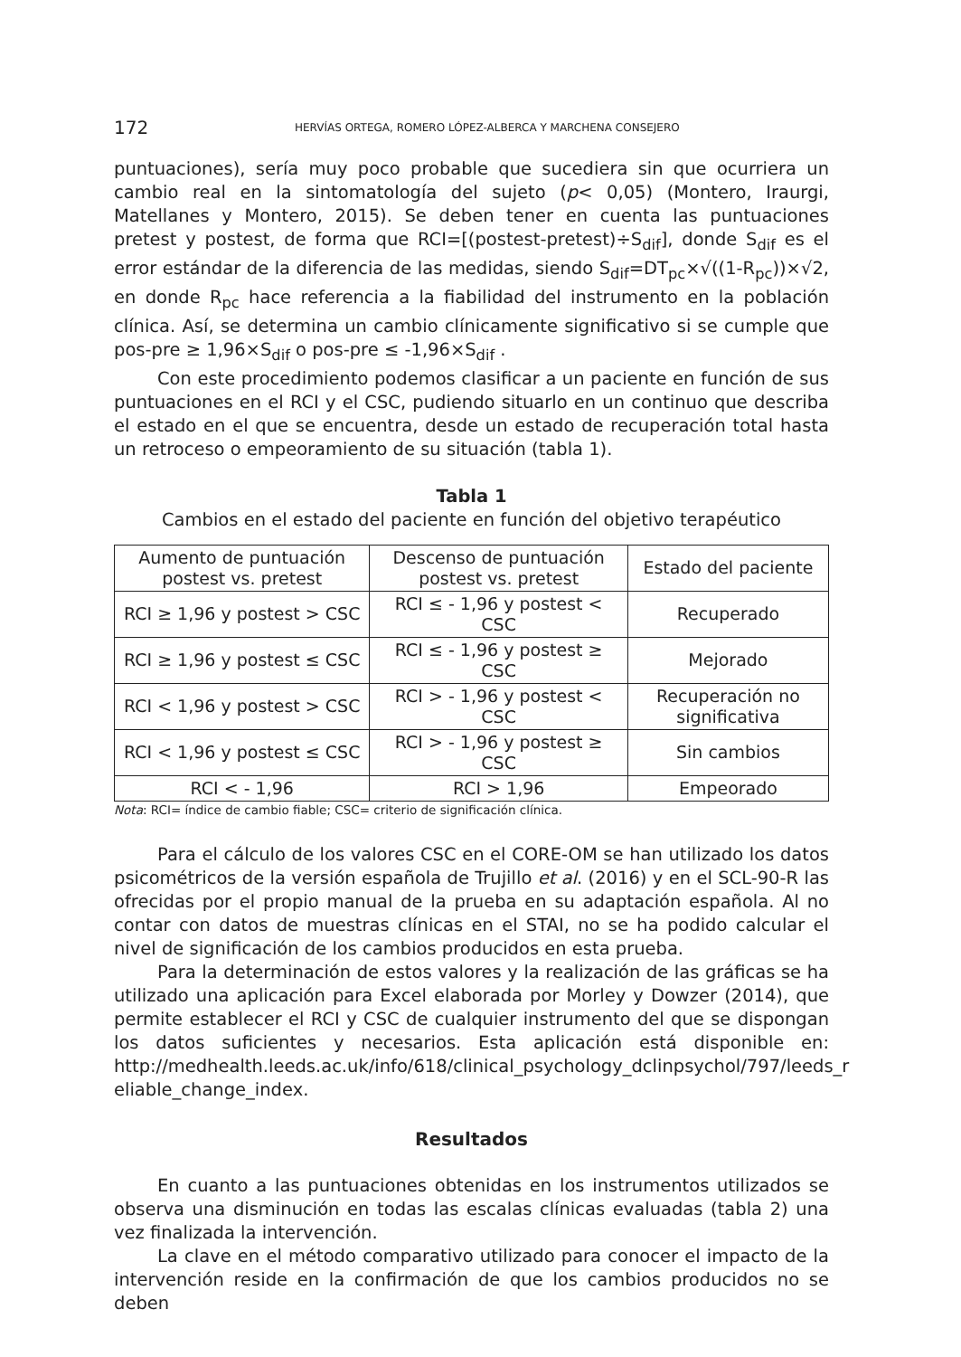172 HERVÍAS ORTEGA, ROMERO LÓPEZ-ALBERCA Y MARCHENA CONSEJERO
puntuaciones), sería muy poco probable que sucediera sin que ocurriera un cambio real en la sintomatología del sujeto (p< 0,05) (Montero, Iraurgi, Matellanes y Montero, 2015). Se deben tener en cuenta las puntuaciones pretest y postest, de forma que RCI=[(postest-pretest)÷S<sub>dif</sub>], donde S<sub>dif</sub> es el error estándar de la diferencia de las medidas, siendo S<sub>dif</sub>=DT<sub>pc</sub>×√((1-R<sub>pc</sub>))×√2, en donde R<sub>pc</sub> hace referencia a la fiabilidad del instrumento en la población clínica. Así, se determina un cambio clínicamente significativo si se cumple que pos-pre ≥ 1,96×S<sub>dif</sub> o pos-pre ≤ -1,96×S<sub>dif</sub> .
Con este procedimiento podemos clasificar a un paciente en función de sus puntuaciones en el RCI y el CSC, pudiendo situarlo en un continuo que describa el estado en el que se encuentra, desde un estado de recuperación total hasta un retroceso o empeoramiento de su situación (tabla 1).
Tabla 1
Cambios en el estado del paciente en función del objetivo terapéutico
| Aumento de puntuación postest vs. pretest | Descenso de puntuación postest vs. pretest | Estado del paciente |
| --- | --- | --- |
| RCI ≥ 1,96 y postest > CSC | RCI ≤ - 1,96 y postest < CSC | Recuperado |
| RCI ≥ 1,96 y postest ≤ CSC | RCI ≤ - 1,96 y postest ≥ CSC | Mejorado |
| RCI < 1,96 y postest > CSC | RCI > - 1,96 y postest < CSC | Recuperación no significativa |
| RCI < 1,96 y postest ≤ CSC | RCI > - 1,96 y postest ≥ CSC | Sin cambios |
| RCI < - 1,96 | RCI > 1,96 | Empeorado |
Nota: RCI= índice de cambio fiable; CSC= criterio de significación clínica.
Para el cálculo de los valores CSC en el CORE-OM se han utilizado los datos psicométricos de la versión española de Trujillo et al. (2016) y en el SCL-90-R las ofrecidas por el propio manual de la prueba en su adaptación española. Al no contar con datos de muestras clínicas en el STAI, no se ha podido calcular el nivel de significación de los cambios producidos en esta prueba.
Para la determinación de estos valores y la realización de las gráficas se ha utilizado una aplicación para Excel elaborada por Morley y Dowzer (2014), que permite establecer el RCI y CSC de cualquier instrumento del que se dispongan los datos suficientes y necesarios. Esta aplicación está disponible en: http://medhealth.leeds.ac.uk/info/618/clinical_psychology_dclinpsychol/797/leeds_r eliable_change_index.
Resultados
En cuanto a las puntuaciones obtenidas en los instrumentos utilizados se observa una disminución en todas las escalas clínicas evaluadas (tabla 2) una vez finalizada la intervención.
La clave en el método comparativo utilizado para conocer el impacto de la intervención reside en la confirmación de que los cambios producidos no se deben